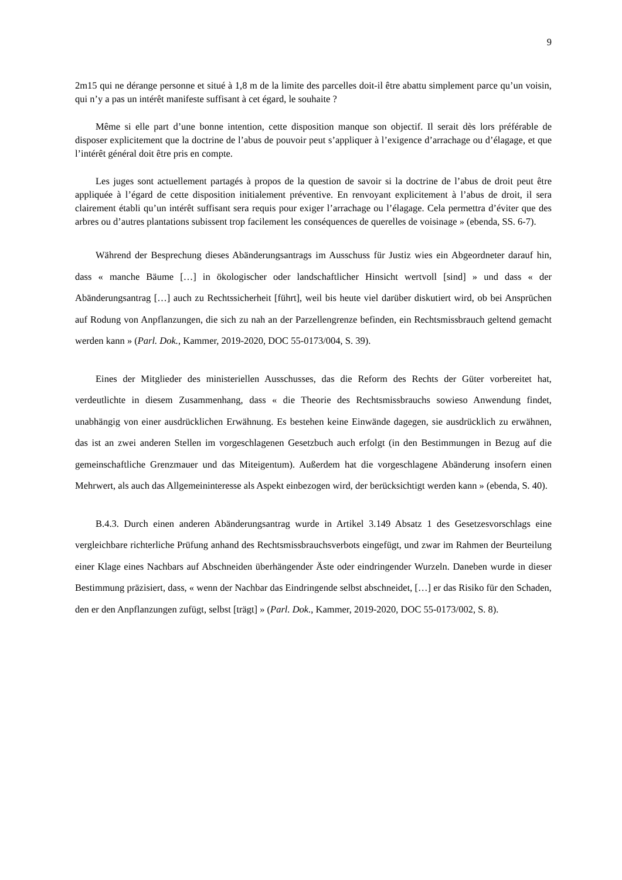9
2m15 qui ne dérange personne et situé à 1,8 m de la limite des parcelles doit-il être abattu simplement parce qu’un voisin, qui n’y a pas un intérêt manifeste suffisant à cet égard, le souhaite ?
Même si elle part d’une bonne intention, cette disposition manque son objectif. Il serait dès lors préférable de disposer explicitement que la doctrine de l’abus de pouvoir peut s’appliquer à l’exigence d’arrachage ou d’élagage, et que l’intérêt général doit être pris en compte.
Les juges sont actuellement partagés à propos de la question de savoir si la doctrine de l’abus de droit peut être appliquée à l’égard de cette disposition initialement préventive. En renvoyant explicitement à l’abus de droit, il sera clairement établi qu’un intérêt suffisant sera requis pour exiger l’arrachage ou l’élagage. Cela permettra d’éviter que des arbres ou d’autres plantations subissent trop facilement les conséquences de querelles de voisinage » (ebenda, SS. 6-7).
Während der Besprechung dieses Abänderungsantrags im Ausschuss für Justiz wies ein Abgeordneter darauf hin, dass « manche Bäume […] in ökologischer oder landschaftlicher Hinsicht wertvoll [sind] » und dass « der Abänderungsantrag […] auch zu Rechtssicherheit [führt], weil bis heute viel darüber diskutiert wird, ob bei Ansprüchen auf Rodung von Anpflanzungen, die sich zu nah an der Parzellengrenze befinden, ein Rechtsmissbrauch geltend gemacht werden kann » (Parl. Dok., Kammer, 2019-2020, DOC 55-0173/004, S. 39).
Eines der Mitglieder des ministeriellen Ausschusses, das die Reform des Rechts der Güter vorbereitet hat, verdeutlichte in diesem Zusammenhang, dass « die Theorie des Rechtsmissbrauchs sowieso Anwendung findet, unabhängig von einer ausdrücklichen Erwähnung. Es bestehen keine Einwände dagegen, sie ausdrücklich zu erwähnen, das ist an zwei anderen Stellen im vorgeschlagenen Gesetzbuch auch erfolgt (in den Bestimmungen in Bezug auf die gemeinschaftliche Grenzmauer und das Miteigentum). Außerdem hat die vorgeschlagene Abänderung insofern einen Mehrwert, als auch das Allgemeininteresse als Aspekt einbezogen wird, der berücksichtigt werden kann » (ebenda, S. 40).
B.4.3. Durch einen anderen Abänderungsantrag wurde in Artikel 3.149 Absatz 1 des Gesetzesvorschlags eine vergleichbare richterliche Prüfung anhand des Rechtsmissbrauchsverbots eingefügt, und zwar im Rahmen der Beurteilung einer Klage eines Nachbars auf Abschneiden überhängender Äste oder eindringender Wurzeln. Daneben wurde in dieser Bestimmung präzisiert, dass, « wenn der Nachbar das Eindringende selbst abschneidet, […] er das Risiko für den Schaden, den er den Anpflanzungen zufügt, selbst [trägt] » (Parl. Dok., Kammer, 2019-2020, DOC 55-0173/002, S. 8).